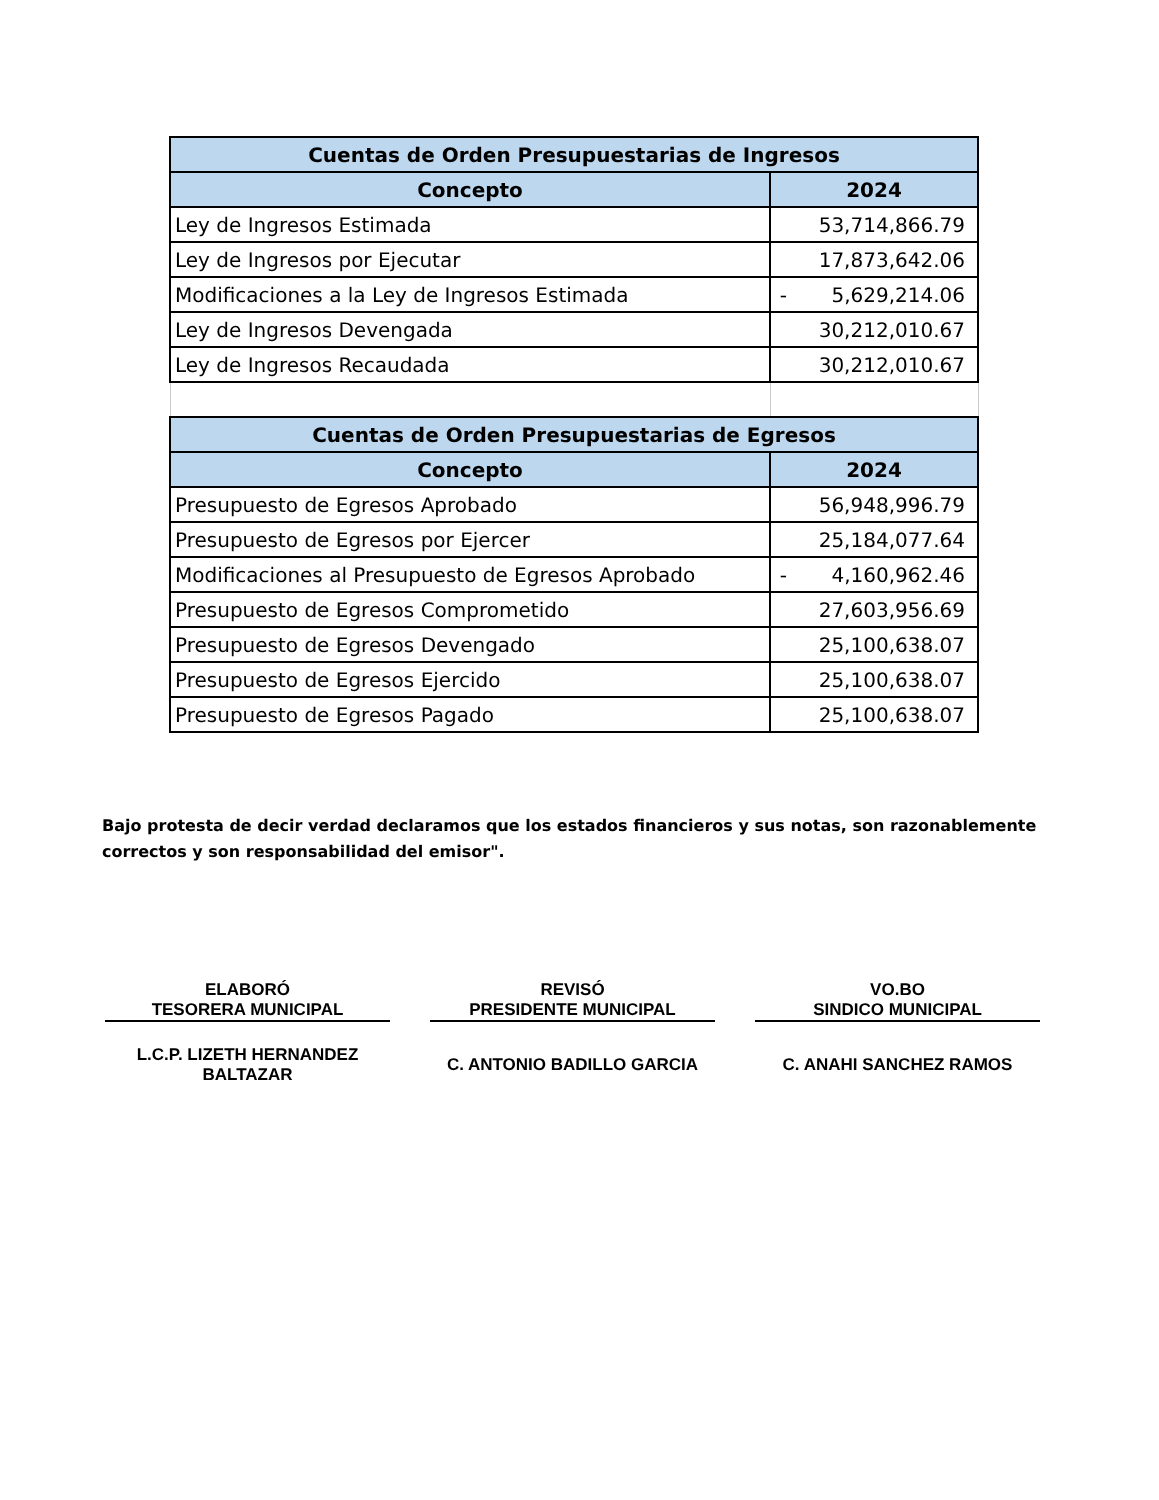| Cuentas de Orden Presupuestarias de Ingresos | |
| --- | --- |
| Concepto | 2024 |
| Ley de Ingresos Estimada | 53,714,866.79 |
| Ley de Ingresos por Ejecutar | 17,873,642.06 |
| Modificaciones a la Ley de Ingresos Estimada | - 5,629,214.06 |
| Ley de Ingresos Devengada | 30,212,010.67 |
| Ley de Ingresos Recaudada | 30,212,010.67 |
| Cuentas de Orden Presupuestarias de Egresos | |
| Concepto | 2024 |
| Presupuesto de Egresos Aprobado | 56,948,996.79 |
| Presupuesto de Egresos por Ejercer | 25,184,077.64 |
| Modificaciones al Presupuesto de Egresos Aprobado | - 4,160,962.46 |
| Presupuesto de Egresos Comprometido | 27,603,956.69 |
| Presupuesto de Egresos Devengado | 25,100,638.07 |
| Presupuesto de Egresos Ejercido | 25,100,638.07 |
| Presupuesto de Egresos Pagado | 25,100,638.07 |
Bajo protesta de decir verdad declaramos que los estados financieros y sus notas, son razonablemente correctos y son responsabilidad del emisor".
ELABORÓ
TESORERA MUNICIPAL
L.C.P. LIZETH HERNANDEZ
BALTAZAR
REVISÓ
PRESIDENTE MUNICIPAL
C. ANTONIO BADILLO GARCIA
VO.BO
SINDICO MUNICIPAL
C. ANAHI SANCHEZ RAMOS